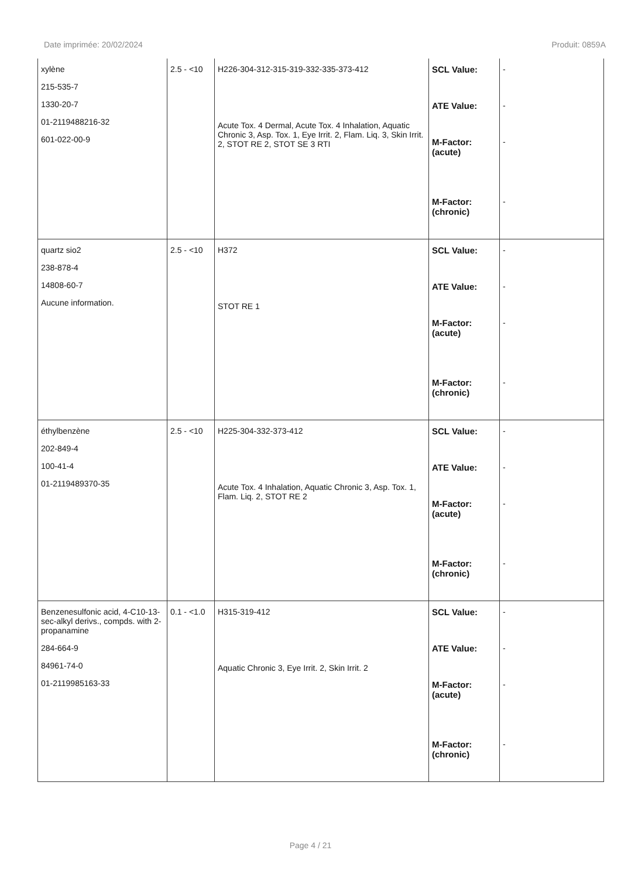Date imprimée: 20/02/2024 Produit: 0859A
| xylène 215-535-7 1330-20-7 01-2119488216-32 601-022-00-9 | 2.5 - <10 | H226-304-312-315-319-332-335-373-412 Acute Tox. 4 Dermal, Acute Tox. 4 Inhalation, Aquatic Chronic 3, Asp. Tox. 1, Eye Irrit. 2, Flam. Liq. 3, Skin Irrit. 2, STOT RE 2, STOT SE 3 RTI | SCL Value: ATE Value: M-Factor: (acute) M-Factor: (chronic) | - - - - |
| quartz sio2 238-878-4 14808-60-7 Aucune information. | 2.5 - <10 | H372 STOT RE 1 | SCL Value: ATE Value: M-Factor: (acute) M-Factor: (chronic) | - - - - |
| éthylbenzène 202-849-4 100-41-4 01-2119489370-35 | 2.5 - <10 | H225-304-332-373-412 Acute Tox. 4 Inhalation, Aquatic Chronic 3, Asp. Tox. 1, Flam. Liq. 2, STOT RE 2 | SCL Value: ATE Value: M-Factor: (acute) M-Factor: (chronic) | - - - - |
| Benzenesulfonic acid, 4-C10-13-sec-alkyl derivs., compds. with 2-propanamine 284-664-9 84961-74-0 01-2119985163-33 | 0.1 - <1.0 | H315-319-412 Aquatic Chronic 3, Eye Irrit. 2, Skin Irrit. 2 | SCL Value: ATE Value: M-Factor: (acute) M-Factor: (chronic) | - - - - |
Page 4 / 21